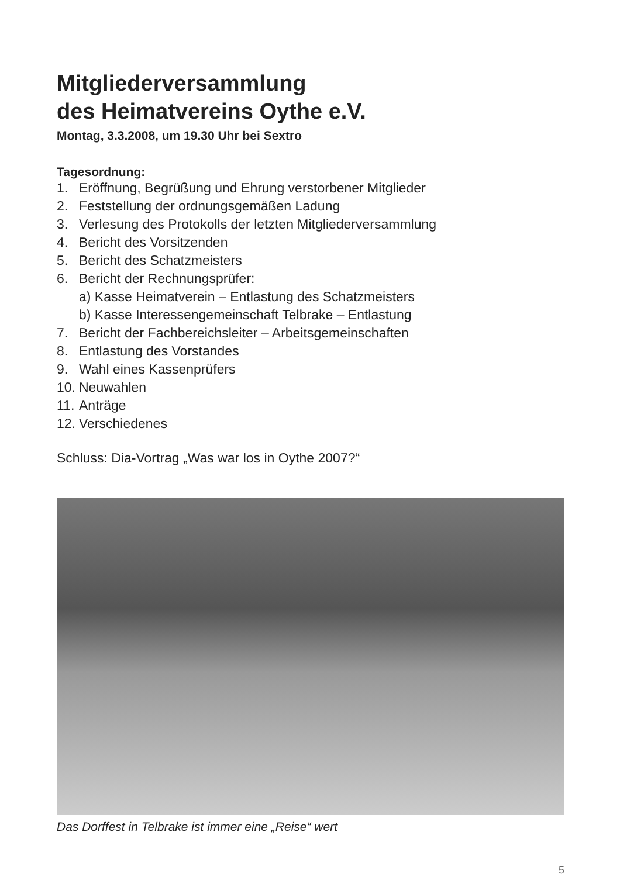Mitgliederversammlung
des Heimatvereins Oythe e.V.
Montag, 3.3.2008, um 19.30 Uhr bei Sextro
Tagesordnung:
1. Eröffnung, Begrüßung und Ehrung verstorbener Mitglieder
2. Feststellung der ordnungsgemäßen Ladung
3. Verlesung des Protokolls der letzten Mitgliederversammlung
4. Bericht des Vorsitzenden
5. Bericht des Schatzmeisters
6. Bericht der Rechnungsprüfer:
a) Kasse Heimatverein – Entlastung des Schatzmeisters
b) Kasse Interessengemeinschaft Telbrake – Entlastung
7. Bericht der Fachbereichsleiter – Arbeitsgemeinschaften
8. Entlastung des Vorstandes
9. Wahl eines Kassenprüfers
10. Neuwahlen
11. Anträge
12. Verschiedenes
Schluss: Dia-Vortrag „Was war los in Oythe 2007?“
Das Dorffest in Telbrake ist immer eine „Reise“ wert
5